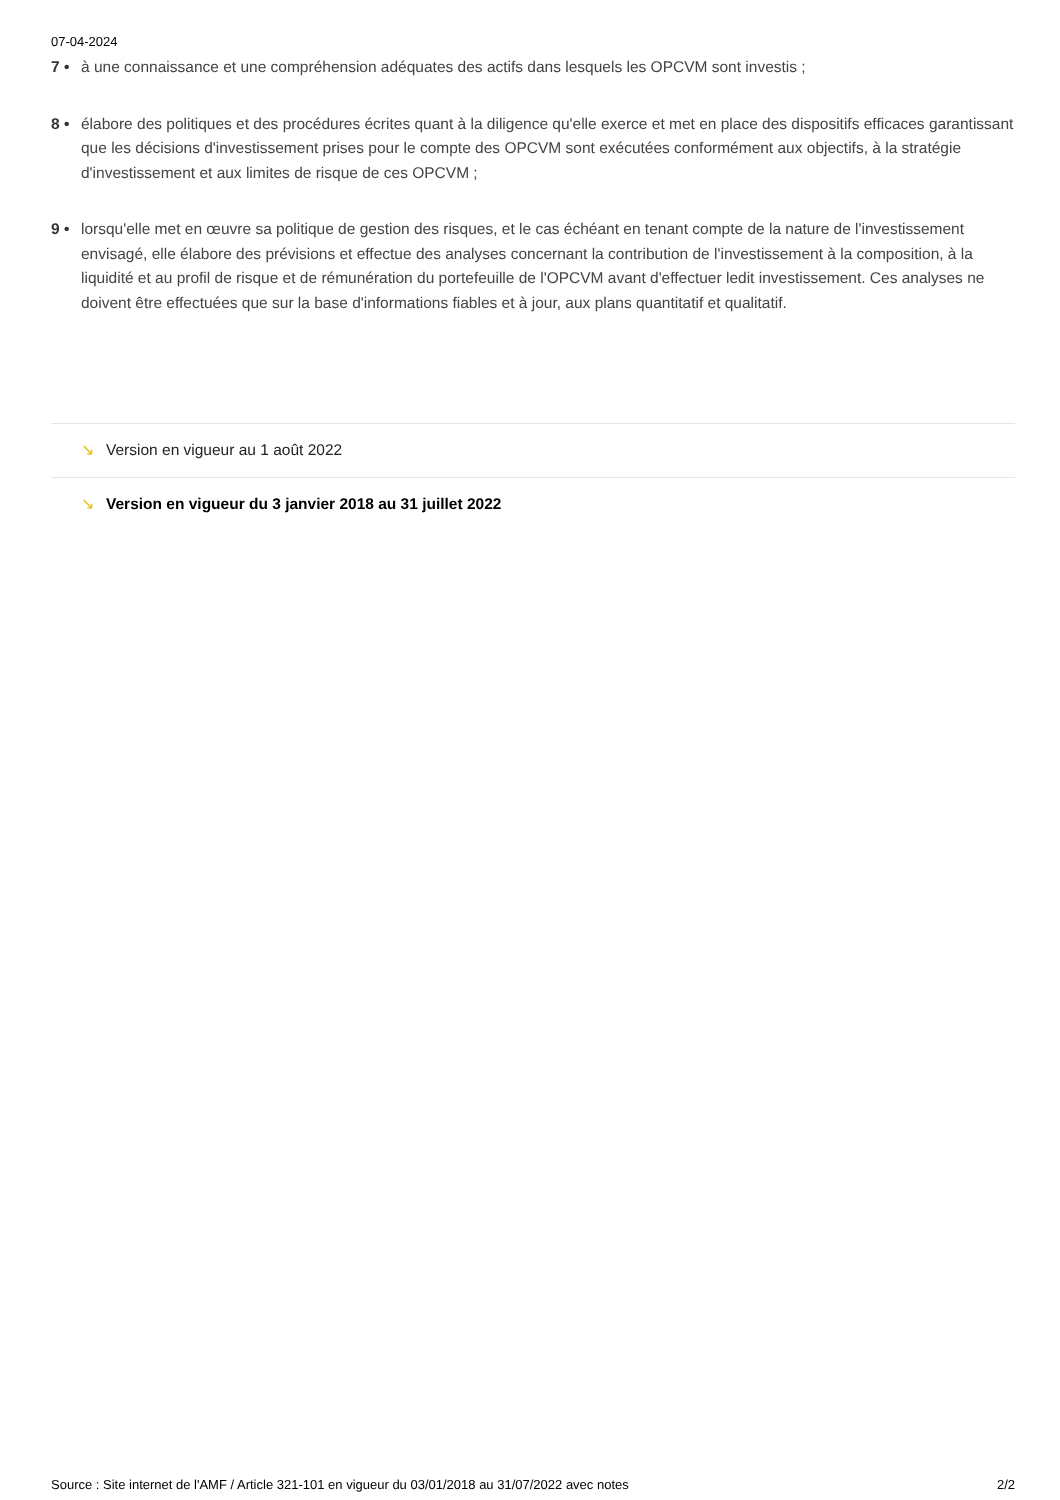07-04-2024
7 • à une connaissance et une compréhension adéquates des actifs dans lesquels les OPCVM sont investis ;
8 • élabore des politiques et des procédures écrites quant à la diligence qu'elle exerce et met en place des dispositifs efficaces garantissant que les décisions d'investissement prises pour le compte des OPCVM sont exécutées conformément aux objectifs, à la stratégie d'investissement et aux limites de risque de ces OPCVM ;
9 • lorsqu'elle met en œuvre sa politique de gestion des risques, et le cas échéant en tenant compte de la nature de l'investissement envisagé, elle élabore des prévisions et effectue des analyses concernant la contribution de l'investissement à la composition, à la liquidité et au profil de risque et de rémunération du portefeuille de l'OPCVM avant d'effectuer ledit investissement. Ces analyses ne doivent être effectuées que sur la base d'informations fiables et à jour, aux plans quantitatif et qualitatif.
↘ Version en vigueur au 1 août 2022
↘ Version en vigueur du 3 janvier 2018 au 31 juillet 2022
Source : Site internet de l'AMF / Article 321-101 en vigueur du 03/01/2018 au 31/07/2022 avec notes 2/2